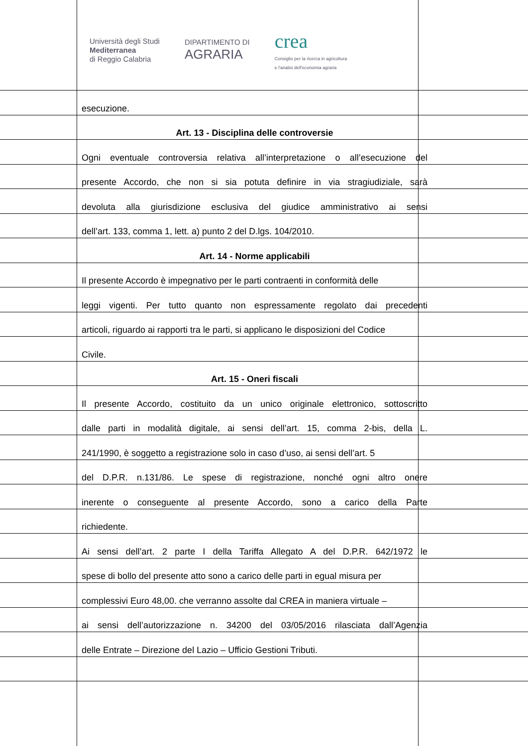Università degli Studi
Mediterranea
di Reggio Calabria
DIPARTIMENTO DI
AGRARIA
crea
Consiglio per la ricerca in agricoltura
e l'analisi dell'economia agraria
esecuzione.
Art. 13 - Disciplina delle controversie
Ogni eventuale controversia relativa all’interpretazione o all’esecuzione del
presente Accordo, che non si sia potuta definire in via stragiudiziale, sarà
devoluta alla giurisdizione esclusiva del giudice amministrativo ai sensi
dell’art. 133, comma 1, lett. a) punto 2 del D.lgs. 104/2010.
Art. 14 - Norme applicabili
Il presente Accordo è impegnativo per le parti contraenti in conformità delle
leggi vigenti. Per tutto quanto non espressamente regolato dai precedenti
articoli, riguardo ai rapporti tra le parti, si applicano le disposizioni del Codice
Civile.
Art. 15 - Oneri fiscali
Il presente Accordo, costituito da un unico originale elettronico, sottoscritto
dalle parti in modalità digitale, ai sensi dell’art. 15, comma 2-bis, della L.
241/1990, è soggetto a registrazione solo in caso d’uso, ai sensi dell’art. 5
del D.P.R. n.131/86. Le spese di registrazione, nonché ogni altro onere
inerente o conseguente al presente Accordo, sono a carico della Parte
richiedente.
Ai sensi dell’art. 2 parte I della Tariffa Allegato A del D.P.R. 642/1972 le
spese di bollo del presente atto sono a carico delle parti in egual misura per
complessivi Euro 48,00. che verranno assolte dal CREA in maniera virtuale –
ai sensi dell’autorizzazione n. 34200 del 03/05/2016 rilasciata dall’Agenzia
delle Entrate – Direzione del Lazio – Ufficio Gestioni Tributi.